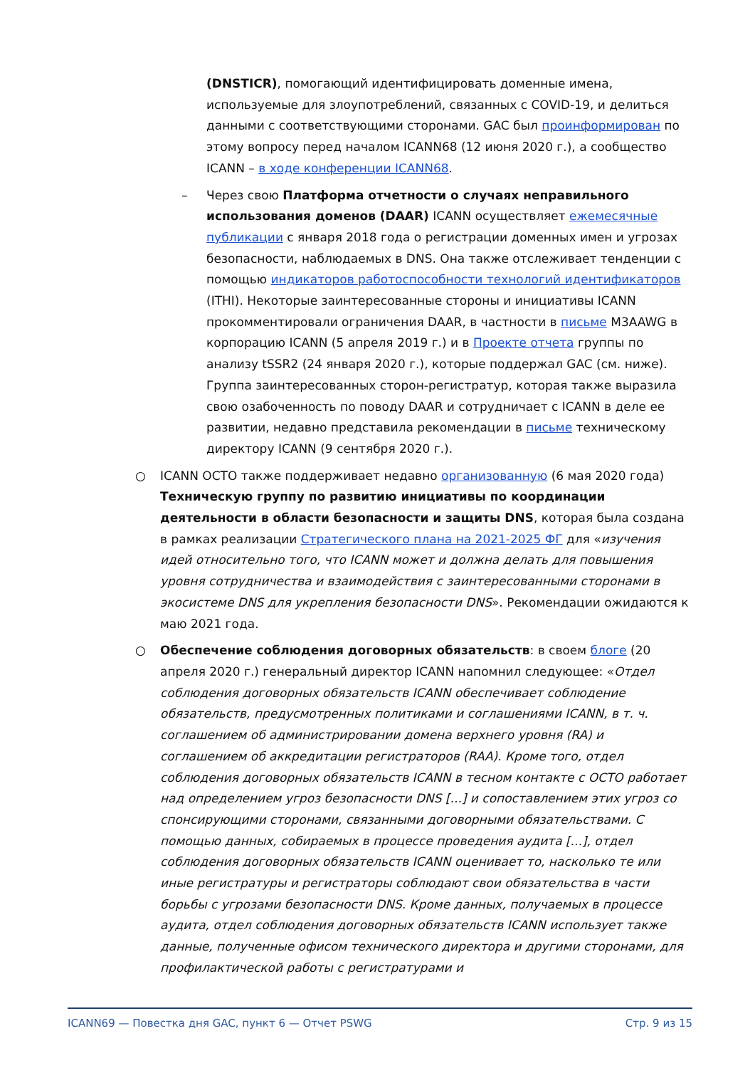(DNSTICR), помогающий идентифицировать доменные имена, используемые для злоупотреблений, связанных с COVID-19, и делиться данными с соответствующими сторонами. GAC был проинформирован по этому вопросу перед началом ICANN68 (12 июня 2020 г.), а сообщество ICANN – в ходе конференции ICANN68.
– Через свою Платформа отчетности о случаях неправильного использования доменов (DAAR) ICANN осуществляет ежемесячные публикации с января 2018 года о регистрации доменных имен и угрозах безопасности, наблюдаемых в DNS. Она также отслеживает тенденции с помощью индикаторов работоспособности технологий идентификаторов (ITHI). Некоторые заинтересованные стороны и инициативы ICANN прокомментировали ограничения DAAR, в частности в письме M3AAWG в корпорацию ICANN (5 апреля 2019 г.) и в Проекте отчета группы по анализу tSSR2 (24 января 2020 г.), которые поддержал GAC (см. ниже). Группа заинтересованных сторон-регистратур, которая также выразила свою озабоченность по поводу DAAR и сотрудничает с ICANN в деле ее развитии, недавно представила рекомендации в письме техническому директору ICANN (9 сентября 2020 г.).
○ ICANN OCTO также поддерживает недавно организованную (6 мая 2020 года) Техническую группу по развитию инициативы по координации деятельности в области безопасности и защиты DNS, которая была создана в рамках реализации Стратегического плана на 2021-2025 ФГ для «изучения идей относительно того, что ICANN может и должна делать для повышения уровня сотрудничества и взаимодействия с заинтересованными сторонами в экосистеме DNS для укрепления безопасности DNS». Рекомендации ожидаются к маю 2021 года.
○ Обеспечение соблюдения договорных обязательств: в своем блоге (20 апреля 2020 г.) генеральный директор ICANN напомнил следующее: «Отдел соблюдения договорных обязательств ICANN обеспечивает соблюдение обязательств, предусмотренных политиками и соглашениями ICANN, в т. ч. соглашением об администрировании домена верхнего уровня (RA) и соглашением об аккредитации регистраторов (RAA). Кроме того, отдел соблюдения договорных обязательств ICANN в тесном контакте с OCTO работает над определением угроз безопасности DNS [...] и сопоставлением этих угроз со спонсирующими сторонами, связанными договорными обязательствами. С помощью данных, собираемых в процессе проведения аудита [...], отдел соблюдения договорных обязательств ICANN оценивает то, насколько те или иные регистратуры и регистраторы соблюдают свои обязательства в части борьбы с угрозами безопасности DNS. Кроме данных, получаемых в процессе аудита, отдел соблюдения договорных обязательств ICANN использует также данные, полученные офисом технического директора и другими сторонами, для профилактической работы с регистратурами и
ICANN69 — Повестка дня GAC, пункт 6 — Отчет PSWG Стр. 9 из 15